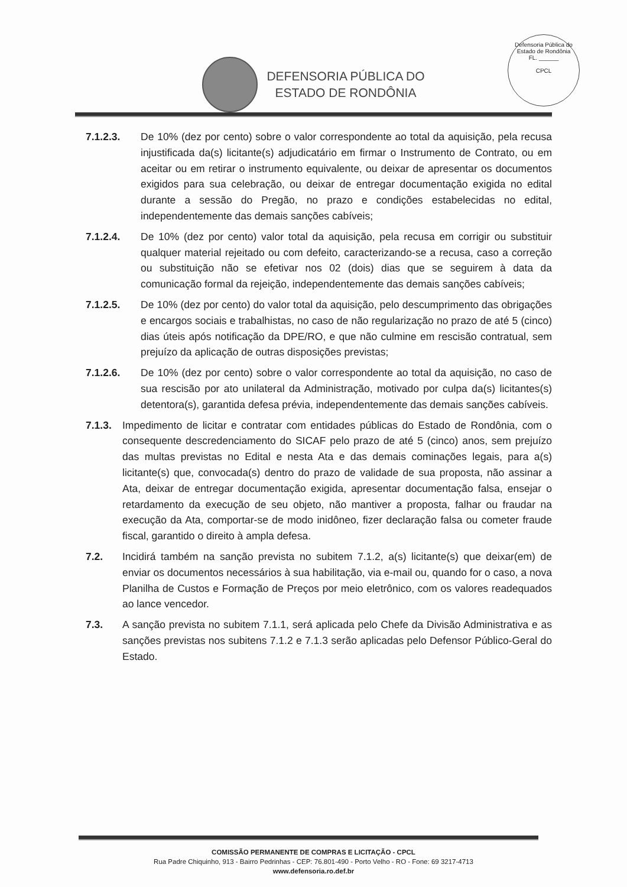DEFENSORIA PÚBLICA DO
ESTADO DE RONDÔNIA
Defensoria Pública do Estado de Rondônia
FL. ______
CPCL
7.1.2.3. De 10% (dez por cento) sobre o valor correspondente ao total da aquisição, pela recusa injustificada da(s) licitante(s) adjudicatário em firmar o Instrumento de Contrato, ou em aceitar ou em retirar o instrumento equivalente, ou deixar de apresentar os documentos exigidos para sua celebração, ou deixar de entregar documentação exigida no edital durante a sessão do Pregão, no prazo e condições estabelecidas no edital, independentemente das demais sanções cabíveis;
7.1.2.4. De 10% (dez por cento) valor total da aquisição, pela recusa em corrigir ou substituir qualquer material rejeitado ou com defeito, caracterizando-se a recusa, caso a correção ou substituição não se efetivar nos 02 (dois) dias que se seguirem à data da comunicação formal da rejeição, independentemente das demais sanções cabíveis;
7.1.2.5. De 10% (dez por cento) do valor total da aquisição, pelo descumprimento das obrigações e encargos sociais e trabalhistas, no caso de não regularização no prazo de até 5 (cinco) dias úteis após notificação da DPE/RO, e que não culmine em rescisão contratual, sem prejuízo da aplicação de outras disposições previstas;
7.1.2.6. De 10% (dez por cento) sobre o valor correspondente ao total da aquisição, no caso de sua rescisão por ato unilateral da Administração, motivado por culpa da(s) licitantes(s) detentora(s), garantida defesa prévia, independentemente das demais sanções cabíveis.
7.1.3. Impedimento de licitar e contratar com entidades públicas do Estado de Rondônia, com o consequente descredenciamento do SICAF pelo prazo de até 5 (cinco) anos, sem prejuízo das multas previstas no Edital e nesta Ata e das demais cominações legais, para a(s) licitante(s) que, convocada(s) dentro do prazo de validade de sua proposta, não assinar a Ata, deixar de entregar documentação exigida, apresentar documentação falsa, ensejar o retardamento da execução de seu objeto, não mantiver a proposta, falhar ou fraudar na execução da Ata, comportar-se de modo inidôneo, fizer declaração falsa ou cometer fraude fiscal, garantido o direito à ampla defesa.
7.2. Incidirá também na sanção prevista no subitem 7.1.2, a(s) licitante(s) que deixar(em) de enviar os documentos necessários à sua habilitação, via e-mail ou, quando for o caso, a nova Planilha de Custos e Formação de Preços por meio eletrônico, com os valores readequados ao lance vencedor.
7.3. A sanção prevista no subitem 7.1.1, será aplicada pelo Chefe da Divisão Administrativa e as sanções previstas nos subitens 7.1.2 e 7.1.3 serão aplicadas pelo Defensor Público-Geral do Estado.
COMISSÃO PERMANENTE DE COMPRAS E LICITAÇÃO - CPCL
Rua Padre Chiquinho, 913 - Bairro Pedrinhas - CEP: 76.801-490 - Porto Velho - RO - Fone: 69 3217-4713
www.defensoria.ro.def.br